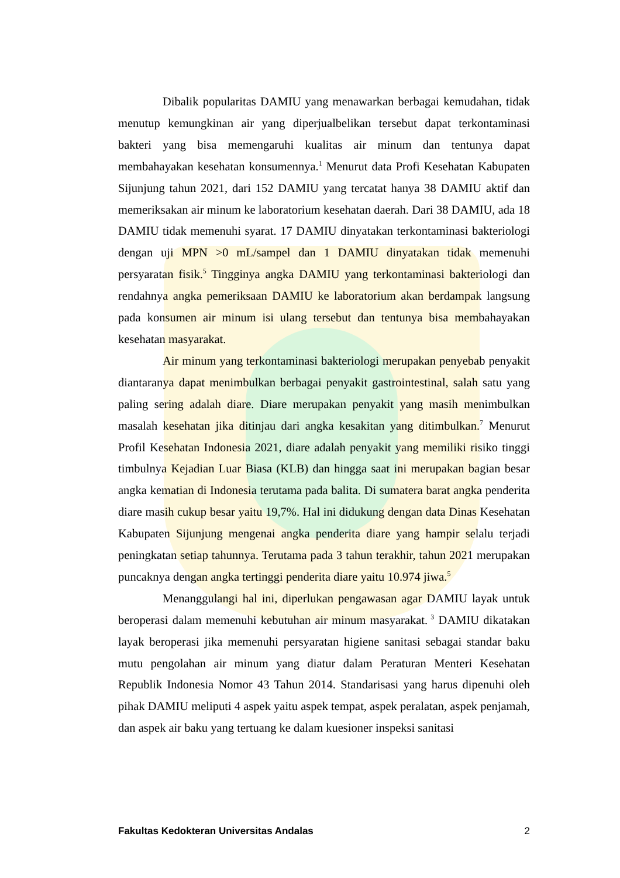Dibalik popularitas DAMIU yang menawarkan berbagai kemudahan, tidak menutup kemungkinan air yang diperjualbelikan tersebut dapat terkontaminasi bakteri yang bisa memengaruhi kualitas air minum dan tentunya dapat membahayakan kesehatan konsumennya.<sup>1</sup> Menurut data Profi Kesehatan Kabupaten Sijunjung tahun 2021, dari 152 DAMIU yang tercatat hanya 38 DAMIU aktif dan memeriksakan air minum ke laboratorium kesehatan daerah. Dari 38 DAMIU, ada 18 DAMIU tidak memenuhi syarat. 17 DAMIU dinyatakan terkontaminasi bakteriologi dengan uji MPN >0 mL/sampel dan 1 DAMIU dinyatakan tidak memenuhi persyaratan fisik.<sup>5</sup> Tingginya angka DAMIU yang terkontaminasi bakteriologi dan rendahnya angka pemeriksaan DAMIU ke laboratorium akan berdampak langsung pada konsumen air minum isi ulang tersebut dan tentunya bisa membahayakan kesehatan masyarakat.
Air minum yang terkontaminasi bakteriologi merupakan penyebab penyakit diantaranya dapat menimbulkan berbagai penyakit gastrointestinal, salah satu yang paling sering adalah diare. Diare merupakan penyakit yang masih menimbulkan masalah kesehatan jika ditinjau dari angka kesakitan yang ditimbulkan.<sup>7</sup> Menurut Profil Kesehatan Indonesia 2021, diare adalah penyakit yang memiliki risiko tinggi timbulnya Kejadian Luar Biasa (KLB) dan hingga saat ini merupakan bagian besar angka kematian di Indonesia terutama pada balita. Di sumatera barat angka penderita diare masih cukup besar yaitu 19,7%. Hal ini didukung dengan data Dinas Kesehatan Kabupaten Sijunjung mengenai angka penderita diare yang hampir selalu terjadi peningkatan setiap tahunnya. Terutama pada 3 tahun terakhir, tahun 2021 merupakan puncaknya dengan angka tertinggi penderita diare yaitu 10.974 jiwa.<sup>5</sup>
Menanggulangi hal ini, diperlukan pengawasan agar DAMIU layak untuk beroperasi dalam memenuhi kebutuhan air minum masyarakat.<sup>3</sup> DAMIU dikatakan layak beroperasi jika memenuhi persyaratan higiene sanitasi sebagai standar baku mutu pengolahan air minum yang diatur dalam Peraturan Menteri Kesehatan Republik Indonesia Nomor 43 Tahun 2014. Standarisasi yang harus dipenuhi oleh pihak DAMIU meliputi 4 aspek yaitu aspek tempat, aspek peralatan, aspek penjamah, dan aspek air baku yang tertuang ke dalam kuesioner inspeksi sanitasi
Fakultas Kedokteran Universitas Andalas 2